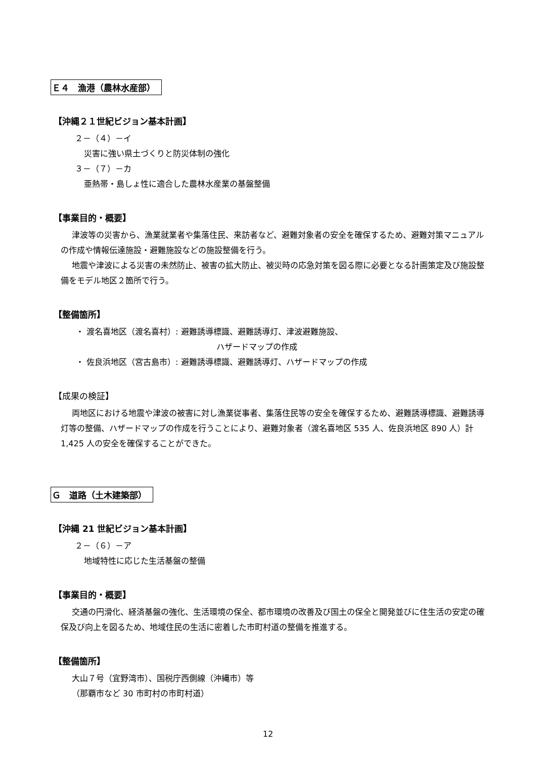Ｅ４　漁港（農林水産部）
【沖縄２１世紀ビジョン基本計画】
２－（４）－イ
災害に強い県土づくりと防災体制の強化
３－（７）－カ
亜熱帯・島しょ性に適合した農林水産業の基盤整備
【事業目的・概要】
津波等の災害から、漁業就業者や集落住民、来訪者など、避難対象者の安全を確保するため、避難対策マニュアルの作成や情報伝達施設・避難施設などの施設整備を行う。
地震や津波による災害の未然防止、被害の拡大防止、被災時の応急対策を図る際に必要となる計画策定及び施設整備をモデル地区２箇所で行う。
【整備箇所】
・ 渡名喜地区（渡名喜村）: 避難誘導標識、避難誘導灯、津波避難施設、
ハザードマップの作成
・ 佐良浜地区（宮古島市）: 避難誘導標識、避難誘導灯、ハザードマップの作成
【成果の検証】
両地区における地震や津波の被害に対し漁業従事者、集落住民等の安全を確保するため、避難誘導標識、避難誘導灯等の整備、ハザードマップの作成を行うことにより、避難対象者（渡名喜地区 535 人、佐良浜地区 890 人）計 1,425 人の安全を確保することができた。
Ｇ　道路（土木建築部）
【沖縄 21 世紀ビジョン基本計画】
２－（６）－ア
地域特性に応じた生活基盤の整備
【事業目的・概要】
交通の円滑化、経済基盤の強化、生活環境の保全、都市環境の改善及び国土の保全と開発並びに住生活の安定の確保及び向上を図るため、地域住民の生活に密着した市町村道の整備を推進する。
【整備箇所】
大山７号（宜野湾市）、国税庁西側線（沖縄市）等
（那覇市など 30 市町村の市町村道）
12